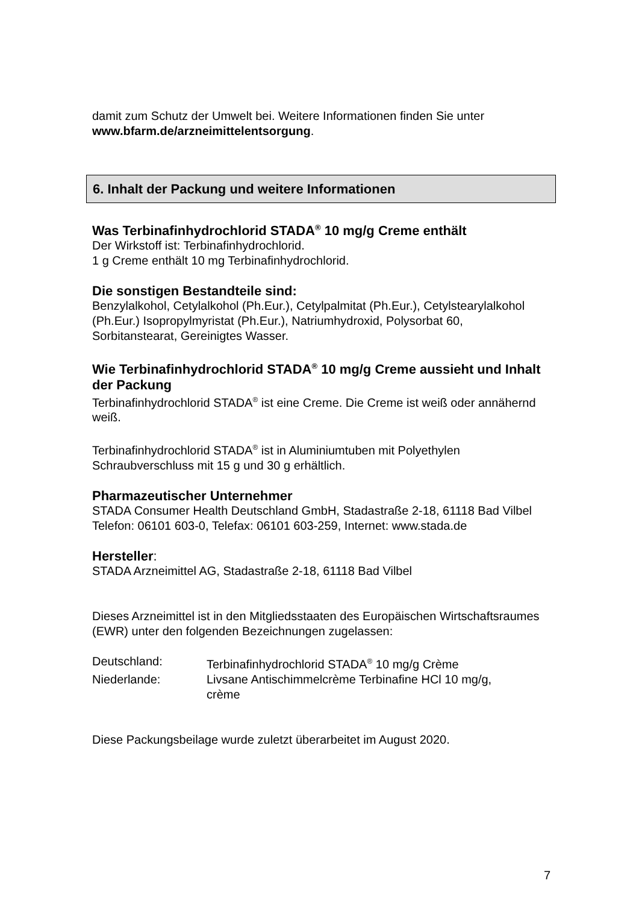damit zum Schutz der Umwelt bei. Weitere Informationen finden Sie unter www.bfarm.de/arzneimittelentsorgung.
6. Inhalt der Packung und weitere Informationen
Was Terbinafinhydrochlorid STADA<sup>®</sup> 10 mg/g Creme enthält
Der Wirkstoff ist: Terbinafinhydrochlorid.
1 g Creme enthält 10 mg Terbinafinhydrochlorid.
Die sonstigen Bestandteile sind:
Benzylalkohol, Cetylalkohol (Ph.Eur.), Cetylpalmitat (Ph.Eur.), Cetylstearylalkohol (Ph.Eur.) Isopropylmyristat (Ph.Eur.), Natriumhydroxid, Polysorbat 60, Sorbitanstearat, Gereinigtes Wasser.
Wie Terbinafinhydrochlorid STADA<sup>®</sup> 10 mg/g Creme aussieht und Inhalt der Packung
Terbinafinhydrochlorid STADA<sup>®</sup> ist eine Creme. Die Creme ist weiß oder annähernd weiß.
Terbinafinhydrochlorid STADA<sup>®</sup> ist in Aluminiumtuben mit Polyethylen Schraubverschluss mit 15 g und 30 g erhältlich.
Pharmazeutischer Unternehmer
STADA Consumer Health Deutschland GmbH, Stadastraße 2-18, 61118 Bad Vilbel
Telefon: 06101 603-0, Telefax: 06101 603-259, Internet: www.stada.de
Hersteller:
STADA Arzneimittel AG, Stadastraße 2-18, 61118 Bad Vilbel
Dieses Arzneimittel ist in den Mitgliedsstaaten des Europäischen Wirtschaftsraumes (EWR) unter den folgenden Bezeichnungen zugelassen:
| Deutschland: | Terbinafinhydrochlorid STADA<sup>®</sup> 10 mg/g Crème |
| Niederlande: | Livsane Antischimmelcrème Terbinafine HCl 10 mg/g, crème |
Diese Packungsbeilage wurde zuletzt überarbeitet im August 2020.
7